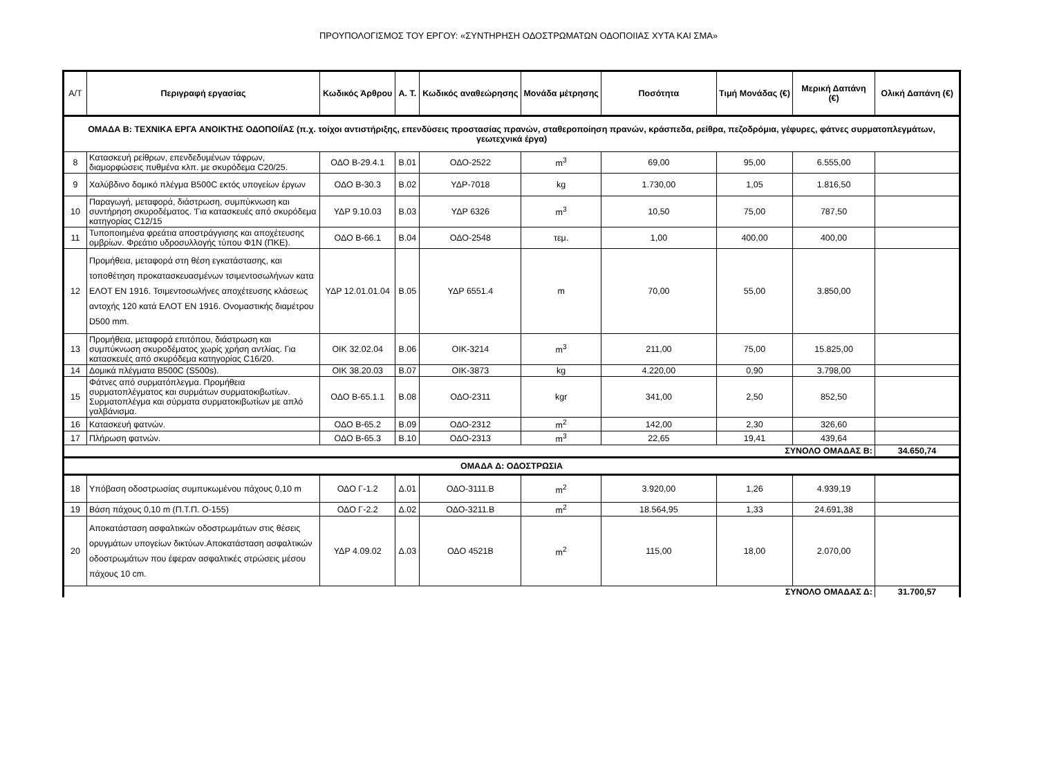ΠΡΟΥΠΟΛΟΓΙΣΜΟΣ ΤΟΥ ΕΡΓΟΥ: «ΣΥΝΤΗΡΗΣΗ ΟΔΟΣΤΡΩΜΑΤΩΝ ΟΔΟΠΟΙΙΑΣ ΧΥΤΑ ΚΑΙ ΣΜΑ»
| Α/Τ | Περιγραφή εργασίας | Κωδικός Άρθρου | Α. Τ. | Κωδικός αναθεώρησης | Μονάδα μέτρησης | Ποσότητα | Τιμή Μονάδας (€) | Μερική Δαπάνη (€) | Ολική Δαπάνη (€) |
| --- | --- | --- | --- | --- | --- | --- | --- | --- | --- |
| ΟΜΑΔΑ Β: ΤΕΧΝΙΚΑ ΕΡΓΑ ΑΝΟΙΚΤΗΣ ΟΔΟΠΟΙΪΑΣ (π.χ. τοίχοι αντιστήριξης, επενδύσεις προστασίας πρανών, σταθεροποίηση πρανών, κράσπεδα, ρείθρα, πεζοδρόμια, γέφυρες, φάτνες συρματοπλεγμάτων, γεωτεχνικά έργα) | | | | | | | | | |
| 8 | Κατασκευή ρείθρων, επενδεδυμένων τάφρων, διαμορφώσεις πυθμένα κλπ. με σκυρόδεμα C20/25. | ΟΔΟ Β-29.4.1 | Β.01 | ΟΔΟ-2522 | m<sup>3</sup> | 69,00 | 95,00 | 6.555,00 | |
| 9 | Χαλύβδινο δομικό πλέγμα B500C εκτός υπογείων έργων | ΟΔΟ Β-30.3 | Β.02 | ΥΔΡ-7018 | kg | 1.730,00 | 1,05 | 1.816,50 | |
| 10 | Παραγωγή, μεταφορά, διάστρωση, συμπύκνωση και συντήρηση σκυροδέματος. 'Για κατασκευές από σκυρόδεμα κατηγορίας C12/15 | ΥΔΡ 9.10.03 | Β.03 | ΥΔΡ 6326 | m<sup>3</sup> | 10,50 | 75,00 | 787,50 | |
| 11 | Τυποποιημένα φρεάτια αποστράγγισης και αποχέτευσης ομβρίων. Φρεάτιο υδροσυλλογής τύπου Φ1Ν (ΠΚΕ). | ΟΔΟ Β-66.1 | Β.04 | ΟΔΟ-2548 | τεμ. | 1,00 | 400,00 | 400,00 | |
| 12 | Προμήθεια, μεταφορά στη θέση εγκατάστασης, και τοποθέτηση προκατασκευασμένων τσιμεντοσωλήνων κατα ΕΛΟΤ ΕΝ 1916. Τσιμεντοσωλήνες αποχέτευσης κλάσεως αντοχής 120 κατά ΕΛΟΤ ΕΝ 1916. Ονομαστικής διαμέτρου D500 mm. | ΥΔΡ 12.01.01.04 | Β.05 | ΥΔΡ 6551.4 | m | 70,00 | 55,00 | 3.850,00 | |
| 13 | Προμήθεια, μεταφορά επιτόπου, διάστρωση και συμπύκνωση σκυροδέματος χωρίς χρήση αντλίας. Για κατασκευές από σκυρόδεμα κατηγορίας C16/20. | ΟΙΚ 32.02.04 | Β.06 | ΟΙΚ-3214 | m<sup>3</sup> | 211,00 | 75,00 | 15.825,00 | |
| 14 | Δομικά πλέγματα B500C (S500s). | ΟΙΚ 38.20.03 | Β.07 | ΟΙΚ-3873 | kg | 4.220,00 | 0,90 | 3.798,00 | |
| 15 | Φάτνες από συρματόπλεγμα. Προμήθεια συρματοπλέγματος και συρμάτων συρματοκιβωτίων. Συρματοπλέγμα και σύρματα συρματοκιβωτίων με απλό γαλβάνισμα. | ΟΔΟ Β-65.1.1 | Β.08 | ΟΔΟ-2311 | kgr | 341,00 | 2,50 | 852,50 | |
| 16 | Κατασκευή φατνών. | ΟΔΟ Β-65.2 | Β.09 | ΟΔΟ-2312 | m<sup>2</sup> | 142,00 | 2,30 | 326,60 | |
| 17 | Πλήρωση φατνών. | ΟΔΟ Β-65.3 | Β.10 | ΟΔΟ-2313 | m<sup>3</sup> | 22,65 | 19,41 | 439,64 | |
| ΣΥΝΟΛΟ ΟΜΑΔΑΣ Β: | | | | | | | | | 34.650,74 |
| ΟΜΑΔΑ Δ: ΟΔΟΣΤΡΩΣΙΑ | | | | | | | | | |
| 18 | Υπόβαση οδοστρωσίας συμπυκωμένου πάχους 0,10 m | ΟΔΟ Γ-1.2 | Δ.01 | ΟΔΟ-3111.Β | m<sup>2</sup> | 3.920,00 | 1,26 | 4.939,19 | |
| 19 | Βάση πάχους 0,10 m (Π.Τ.Π. Ο-155) | ΟΔΟ Γ-2.2 | Δ.02 | ΟΔΟ-3211.Β | m<sup>2</sup> | 18.564,95 | 1,33 | 24.691,38 | |
| 20 | Αποκατάσταση ασφαλτικών οδοστρωμάτων στις θέσεις ορυγμάτων υπογείων δικτύων.Αποκατάσταση ασφαλτικών οδοστρωμάτων που έφεραν ασφαλτικές στρώσεις μέσου πάχους 10 cm. | ΥΔΡ 4.09.02 | Δ.03 | ΟΔΟ 4521Β | m<sup>2</sup> | 115,00 | 18,00 | 2.070,00 | |
| ΣΥΝΟΛΟ ΟΜΑΔΑΣ Δ: | | | | | | | | | 31.700,57 |